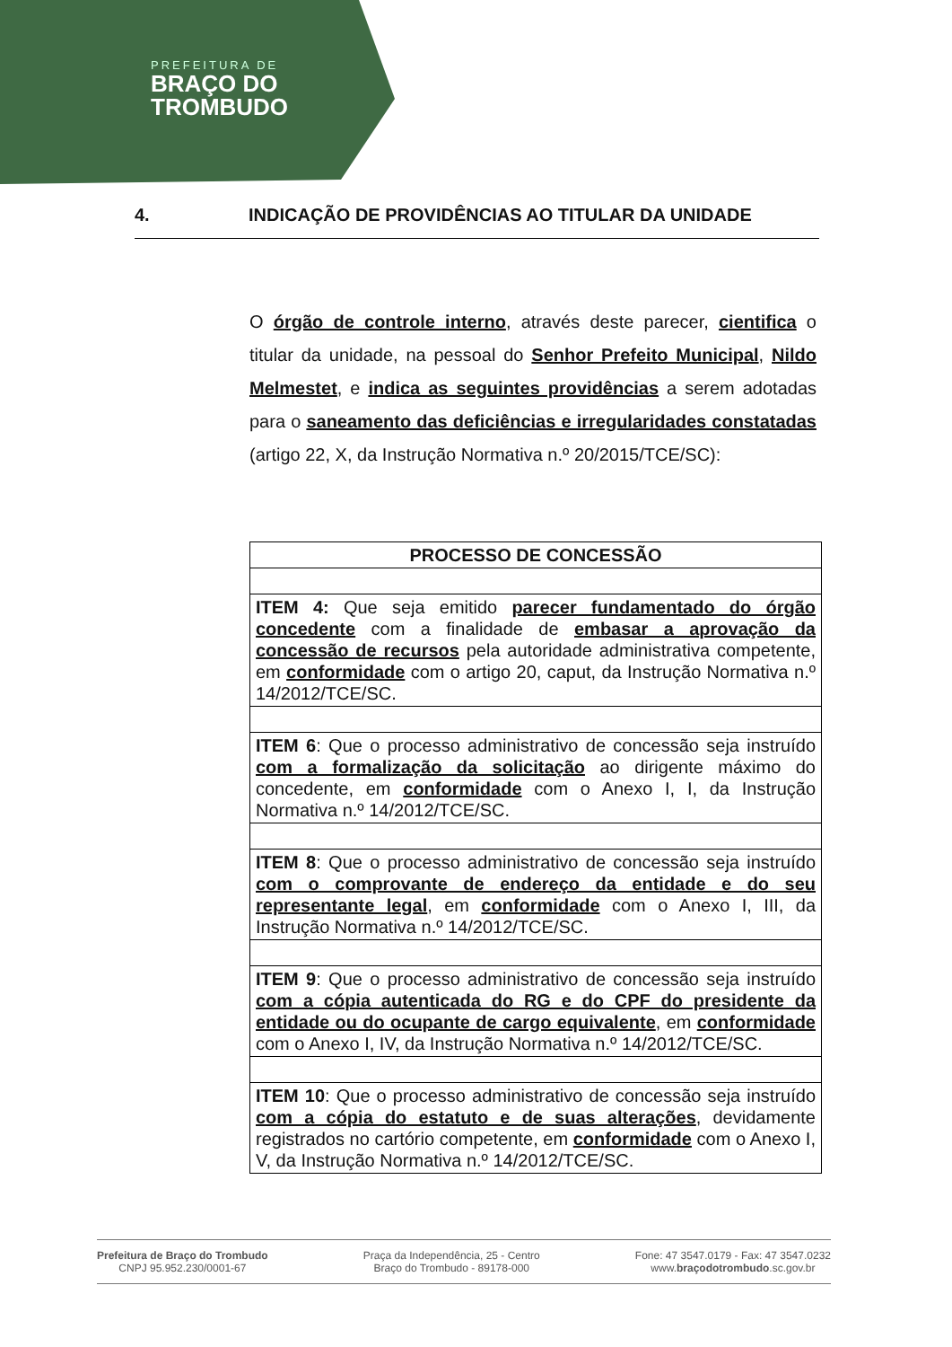PREFEITURA DE
BRAÇO DO
TROMBUDO
4. INDICAÇÃO DE PROVIDÊNCIAS AO TITULAR DA UNIDADE
O órgão de controle interno, através deste parecer, cientifica o titular da unidade, na pessoal do Senhor Prefeito Municipal, Nildo Melmestet, e indica as seguintes providências a serem adotadas para o saneamento das deficiências e irregularidades constatadas (artigo 22, X, da Instrução Normativa n.º 20/2015/TCE/SC):
| PROCESSO DE CONCESSÃO |
| --- |
| ITEM 4: Que seja emitido parecer fundamentado do órgão concedente com a finalidade de embasar a aprovação da concessão de recursos pela autoridade administrativa competente, em conformidade com o artigo 20, caput, da Instrução Normativa n.º 14/2012/TCE/SC. |
| ITEM 6 : Que o processo administrativo de concessão seja instruído com a formalização da solicitação ao dirigente máximo do concedente, em conformidade com o Anexo I, I, da Instrução Normativa n.º 14/2012/TCE/SC. |
| ITEM 8 : Que o processo administrativo de concessão seja instruído com o comprovante de endereço da entidade e do seu representante legal , em conformidade com o Anexo I, III, da Instrução Normativa n.º 14/2012/TCE/SC. |
| ITEM 9 : Que o processo administrativo de concessão seja instruído com a cópia autenticada do RG e do CPF do presidente da entidade ou do ocupante de cargo equivalente , em conformidade com o Anexo I, IV, da Instrução Normativa n.º 14/2012/TCE/SC. |
| ITEM 10 : Que o processo administrativo de concessão seja instruído com a cópia do estatuto e de suas alterações , devidamente registrados no cartório competente, em conformidade com o Anexo I, V, da Instrução Normativa n.º 14/2012/TCE/SC. |
Prefeitura de Braço do Trombudo
CNPJ 95.952.230/0001-67
Praça da Independência, 25 - Centro
Braço do Trombudo - 89178-000
Fone: 47 3547.0179 - Fax: 47 3547.0232
www.braçodotrombudo.sc.gov.br